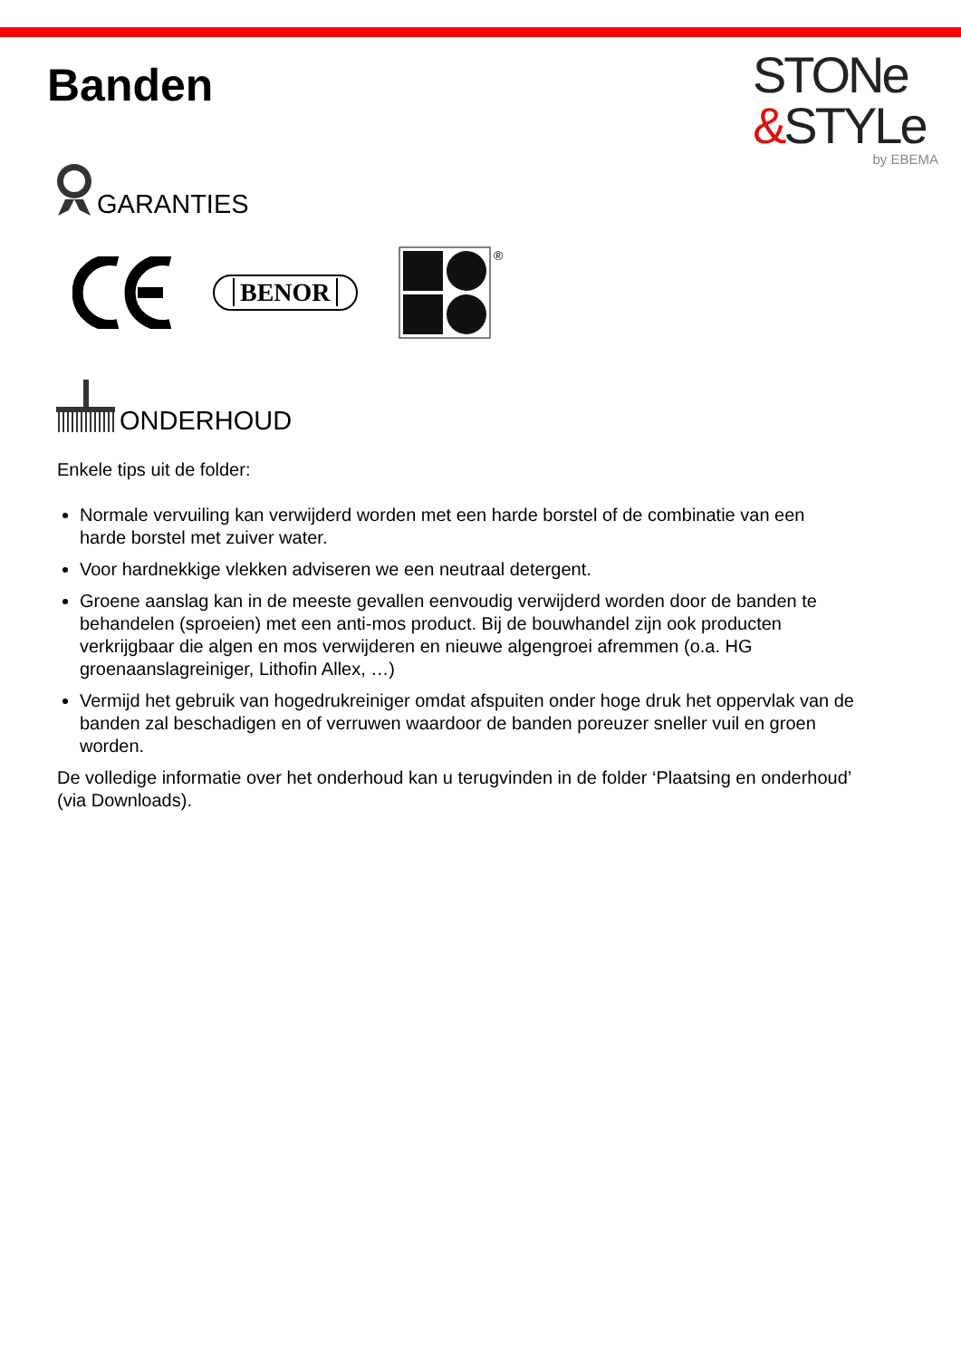Banden
STONe
&STYLe
by EBEMA
GARANTIES
BENOR
®
ONDERHOUD
Enkele tips uit de folder:
Normale vervuiling kan verwijderd worden met een harde borstel of de combinatie van een harde borstel met zuiver water.
Voor hardnekkige vlekken adviseren we een neutraal detergent.
Groene aanslag kan in de meeste gevallen eenvoudig verwijderd worden door de banden te behandelen (sproeien) met een anti-mos product. Bij de bouwhandel zijn ook producten verkrijgbaar die algen en mos verwijderen en nieuwe algengroei afremmen (o.a. HG groenaanslagreiniger, Lithofin Allex, …)
Vermijd het gebruik van hogedrukreiniger omdat afspuiten onder hoge druk het oppervlak van de banden zal beschadigen en of verruwen waardoor de banden poreuzer sneller vuil en groen worden.
De volledige informatie over het onderhoud kan u terugvinden in de folder ‘Plaatsing en onderhoud’ (via Downloads).